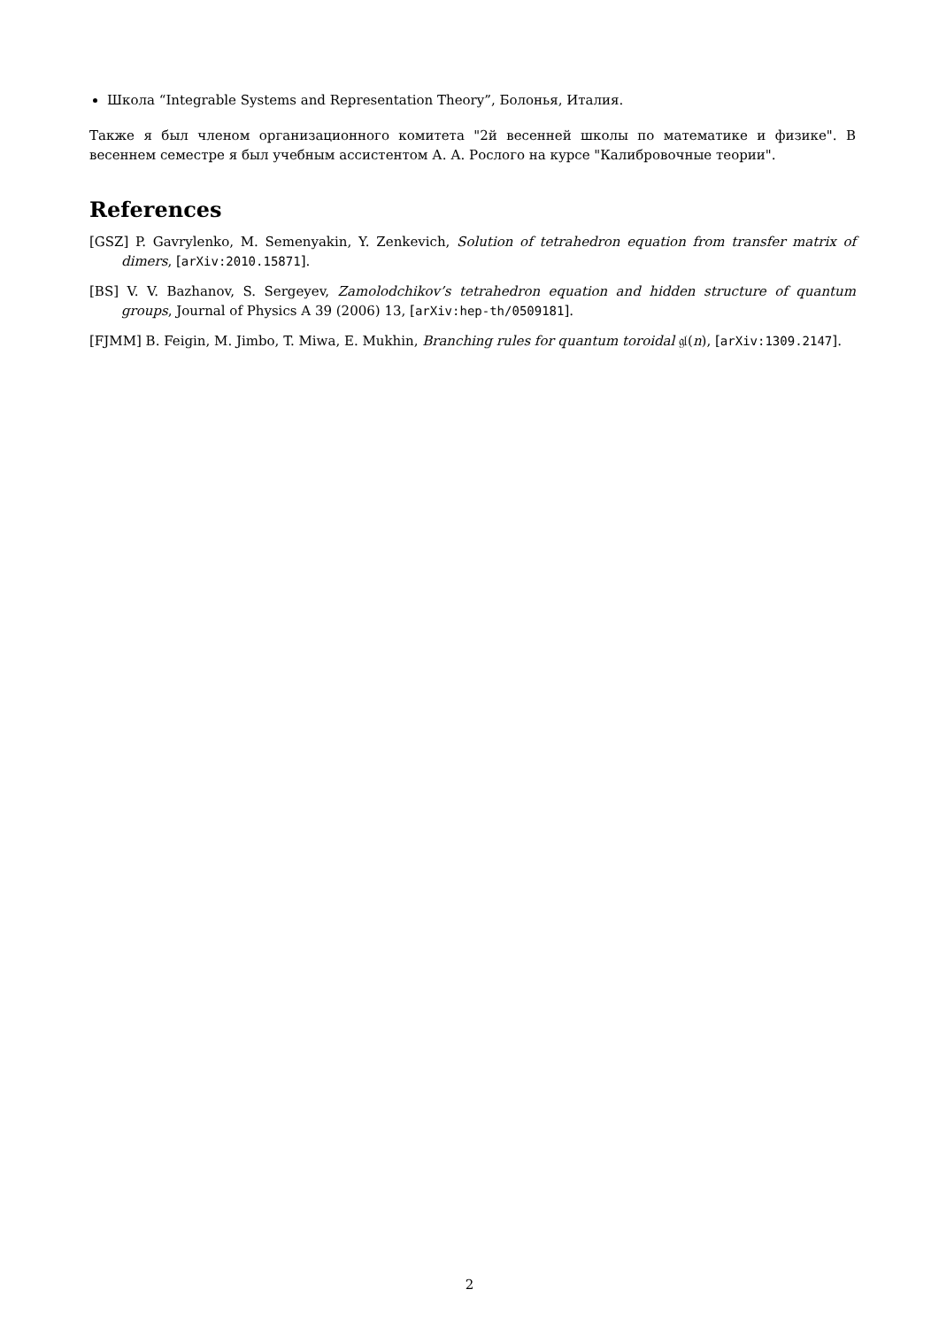Школа “Integrable Systems and Representation Theory”, Болонья, Италия.
Также я был членом организационного комитета "2й весенней школы по математике и физике". В весеннем семестре я был учебным ассистентом А. А. Рослого на курсе "Калибровочные теории".
References
[GSZ] P. Gavrylenko, M. Semenyakin, Y. Zenkevich, Solution of tetrahedron equation from transfer matrix of dimers, [arXiv:2010.15871].
[BS] V. V. Bazhanov, S. Sergeyev, Zamolodchikov’s tetrahedron equation and hidden structure of quantum groups, Journal of Physics A 39 (2006) 13, [arXiv:hep-th/0509181].
[FJMM] B. Feigin, M. Jimbo, T. Miwa, E. Mukhin, Branching rules for quantum toroidal 𝔤𝔩(n), [arXiv:1309.2147].
2